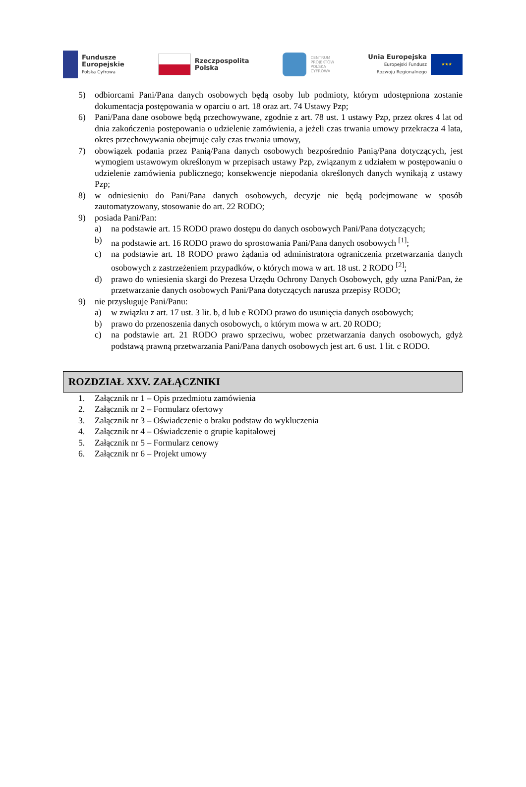Fundusze
Europejskie
Polska Cyfrowa
Rzeczpospolita
Polska
CENTRUM
PROJEKTÓW
POLSKA
CYFROWA
Unia Europejska
Europejski Fundusz
Rozwoju Regionalnego
★★★
5) odbiorcami Pani/Pana danych osobowych będą osoby lub podmioty, którym udostępniona zostanie dokumentacja postępowania w oparciu o art. 18 oraz art. 74 Ustawy Pzp;
6) Pani/Pana dane osobowe będą przechowywane, zgodnie z art. 78 ust. 1 ustawy Pzp, przez okres 4 lat od dnia zakończenia postępowania o udzielenie zamówienia, a jeżeli czas trwania umowy przekracza 4 lata, okres przechowywania obejmuje cały czas trwania umowy,
7) obowiązek podania przez Panią/Pana danych osobowych bezpośrednio Panią/Pana dotyczących, jest wymogiem ustawowym określonym w przepisach ustawy Pzp, związanym z udziałem w postępowaniu o udzielenie zamówienia publicznego; konsekwencje niepodania określonych danych wynikają z ustawy Pzp;
8) w odniesieniu do Pani/Pana danych osobowych, decyzje nie będą podejmowane w sposób zautomatyzowany, stosowanie do art. 22 RODO;
9) posiada Pani/Pan:
a) na podstawie art. 15 RODO prawo dostępu do danych osobowych Pani/Pana dotyczących;
b) na podstawie art. 16 RODO prawo do sprostowania Pani/Pana danych osobowych <sup>[1]</sup>;
c) na podstawie art. 18 RODO prawo żądania od administratora ograniczenia przetwarzania danych osobowych z zastrzeżeniem przypadków, o których mowa w art. 18 ust. 2 RODO <sup>[2]</sup>;
d) prawo do wniesienia skargi do Prezesa Urzędu Ochrony Danych Osobowych, gdy uzna Pani/Pan, że przetwarzanie danych osobowych Pani/Pana dotyczących narusza przepisy RODO;
9) nie przysługuje Pani/Panu:
a) w związku z art. 17 ust. 3 lit. b, d lub e RODO prawo do usunięcia danych osobowych;
b) prawo do przenoszenia danych osobowych, o którym mowa w art. 20 RODO;
c) na podstawie art. 21 RODO prawo sprzeciwu, wobec przetwarzania danych osobowych, gdyż podstawą prawną przetwarzania Pani/Pana danych osobowych jest art. 6 ust. 1 lit. c RODO.
ROZDZIAŁ XXV. ZAŁĄCZNIKI
1. Załącznik nr 1 – Opis przedmiotu zamówienia
2. Załącznik nr 2 – Formularz ofertowy
3. Załącznik nr 3 – Oświadczenie o braku podstaw do wykluczenia
4. Załącznik nr 4 – Oświadczenie o grupie kapitałowej
5. Załącznik nr 5 – Formularz cenowy
6. Załącznik nr 6 – Projekt umowy